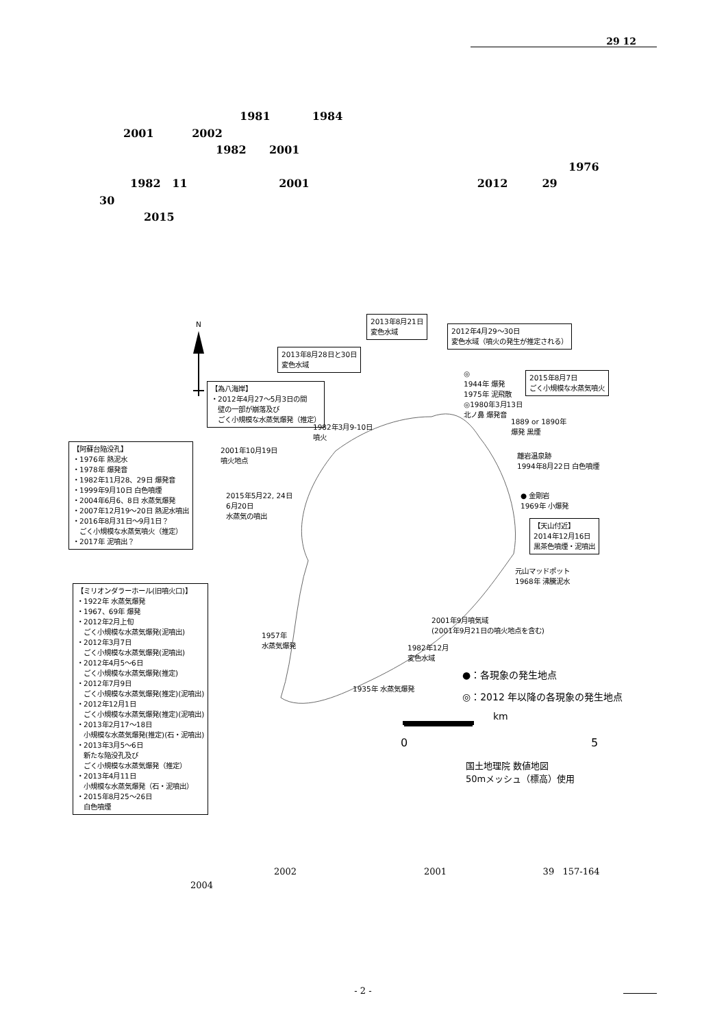29 12
1981 1984
2001 2002
1982 2001
1976
1982 11 2001 2012 29
30
2015
N
2013年8月21日
変色水域
2012年4月29～30日
変色水域（噴火の発生が推定される）
2013年8月28日と30日
変色水域
◎
1944年 爆発
1975年 泥飛散
◎1980年3月13日
北ノ鼻 爆発音
2015年8月7日
ごく小規模な水蒸気噴火
【為八海岸】
・2012年4月27～5月3日の間
　壁の一部が崩落及び
　ごく小規模な水蒸気爆発（推定）
1982年3月9-10日
噴火
1889 or 1890年
爆発 黒煙
2001年10月19日
噴火地点
【阿蘇台陥没孔】
・1976年 熱泥水
・1978年 爆発音
・1982年11月28、29日 爆発音
・1999年9月10日 白色噴煙
・2004年6月6、8日 水蒸気爆発
・2007年12月19～20日 熱泥水噴出
・2016年8月31日～9月1日？
　ごく小規模な水蒸気噴火（推定）
・2017年 泥噴出？
離岩温泉跡
1994年8月22日 白色噴煙
2015年5月22, 24日
6月20日
水蒸気の噴出
● 金剛岩
1969年 小爆発
【天山付近】
2014年12月16日
黒茶色噴煙・泥噴出
元山マッドポット
1968年 沸騰泥水
【ミリオンダラーホール(旧噴火口)】
・1922年 水蒸気爆発
・1967、69年 爆発
・2012年2月上旬
　ごく小規模な水蒸気爆発(泥噴出)
・2012年3月7日
　ごく小規模な水蒸気爆発(泥噴出)
・2012年4月5～6日
　ごく小規模な水蒸気爆発(推定)
・2012年7月9日
　ごく小規模な水蒸気爆発(推定)(泥噴出)
・2012年12月1日
　ごく小規模な水蒸気爆発(推定)(泥噴出)
・2013年2月17～18日
　小規模な水蒸気爆発(推定)(石・泥噴出)
・2013年3月5～6日
　新たな陥没孔及び
　ごく小規模な水蒸気爆発（推定）
・2013年4月11日
　小規模な水蒸気爆発（石・泥噴出）
・2015年8月25～26日
　白色噴煙
2001年9月噴気域
(2001年9月21日の噴火地点を含む)
1957年
水蒸気爆発
1982年12月
変色水域
●：各現象の発生地点
1935年 水蒸気爆発
◎：2012 年以降の各現象の発生地点
km
0 5
国土地理院 数値地図
50mメッシュ（標高）使用
2002 2001 39 157-164
2004
- 2 -